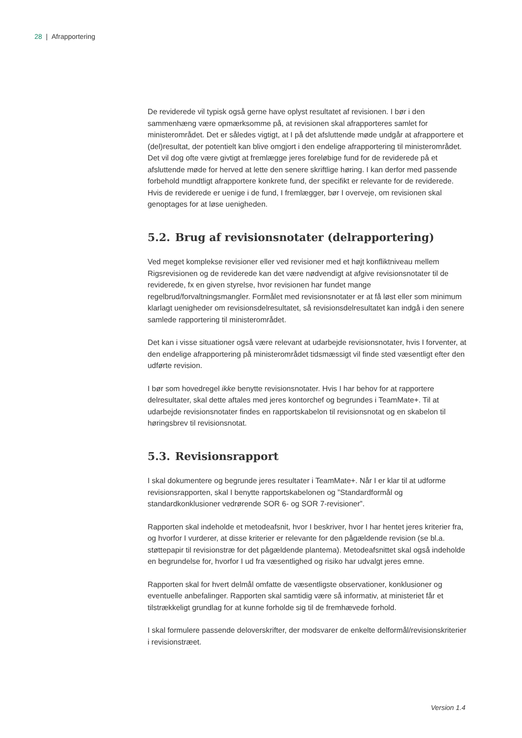28 | Afrapportering
De reviderede vil typisk også gerne have oplyst resultatet af revisionen. I bør i den sammenhæng være opmærksomme på, at revisionen skal afrapporteres samlet for ministerområdet. Det er således vigtigt, at I på det afsluttende møde undgår at afrapportere et (del)resultat, der potentielt kan blive omgjort i den endelige afrapportering til ministerområdet. Det vil dog ofte være givtigt at fremlægge jeres foreløbige fund for de reviderede på et afsluttende møde for herved at lette den senere skriftlige høring. I kan derfor med passende forbehold mundtligt afrapportere konkrete fund, der specifikt er relevante for de reviderede. Hvis de reviderede er uenige i de fund, I fremlægger, bør I overveje, om revisionen skal genoptages for at løse uenigheden.
5.2. Brug af revisionsnotater (delrapportering)
Ved meget komplekse revisioner eller ved revisioner med et højt konfliktniveau mellem Rigsrevisionen og de reviderede kan det være nødvendigt at afgive revisionsnotater til de reviderede, fx en given styrelse, hvor revisionen har fundet mange regelbrud/forvaltningsmangler. Formålet med revisionsnotater er at få løst eller som minimum klarlagt uenigheder om revisionsdelresultatet, så revisionsdelresultatet kan indgå i den senere samlede rapportering til ministerområdet.
Det kan i visse situationer også være relevant at udarbejde revisionsnotater, hvis I forventer, at den endelige afrapportering på ministerområdet tidsmæssigt vil finde sted væsentligt efter den udførte revision.
I bør som hovedregel ikke benytte revisionsnotater. Hvis I har behov for at rapportere delresultater, skal dette aftales med jeres kontorchef og begrundes i TeamMate+. Til at udarbejde revisionsnotater findes en rapportskabelon til revisionsnotat og en skabelon til høringsbrev til revisionsnotat.
5.3. Revisionsrapport
I skal dokumentere og begrunde jeres resultater i TeamMate+. Når I er klar til at udforme revisionsrapporten, skal I benytte rapportskabelonen og ”Standardformål og standardkonklusioner vedrørende SOR 6- og SOR 7-revisioner”.
Rapporten skal indeholde et metodeafsnit, hvor I beskriver, hvor I har hentet jeres kriterier fra, og hvorfor I vurderer, at disse kriterier er relevante for den pågældende revision (se bl.a. støttepapir til revisionstræ for det pågældende plantema). Metodeafsnittet skal også indeholde en begrundelse for, hvorfor I ud fra væsentlighed og risiko har udvalgt jeres emne.
Rapporten skal for hvert delmål omfatte de væsentligste observationer, konklusioner og eventuelle anbefalinger. Rapporten skal samtidig være så informativ, at ministeriet får et tilstrækkeligt grundlag for at kunne forholde sig til de fremhævede forhold.
I skal formulere passende deloverskrifter, der modsvarer de enkelte delformål/revisionskriterier i revisionstræet.
Version 1.4